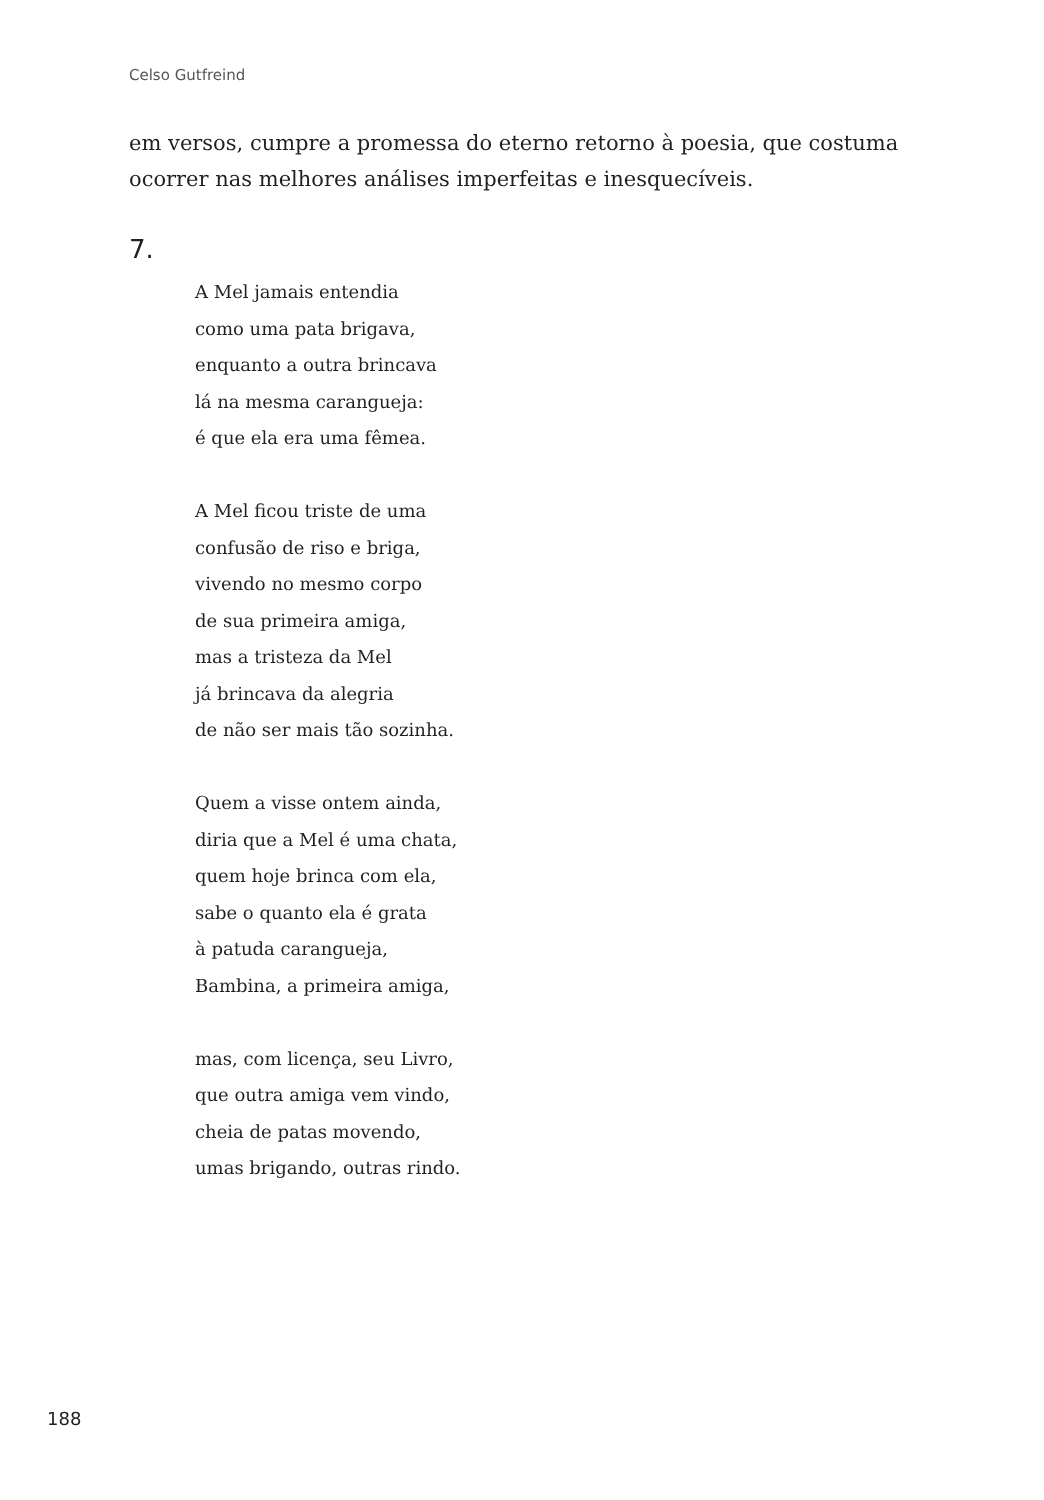Celso Gutfreind
em versos, cumpre a promessa do eterno retorno à poesia, que costuma ocorrer nas melhores análises imperfeitas e inesquecíveis.
7.
A Mel jamais entendia
como uma pata brigava,
enquanto a outra brincava
lá na mesma carangueja:
é que ela era uma fêmea.
A Mel ficou triste de uma
confusão de riso e briga,
vivendo no mesmo corpo
de sua primeira amiga,
mas a tristeza da Mel
já brincava da alegria
de não ser mais tão sozinha.
Quem a visse ontem ainda,
diria que a Mel é uma chata,
quem hoje brinca com ela,
sabe o quanto ela é grata
à patuda carangueja,
Bambina, a primeira amiga,
mas, com licença, seu Livro,
que outra amiga vem vindo,
cheia de patas movendo,
umas brigando, outras rindo.
188